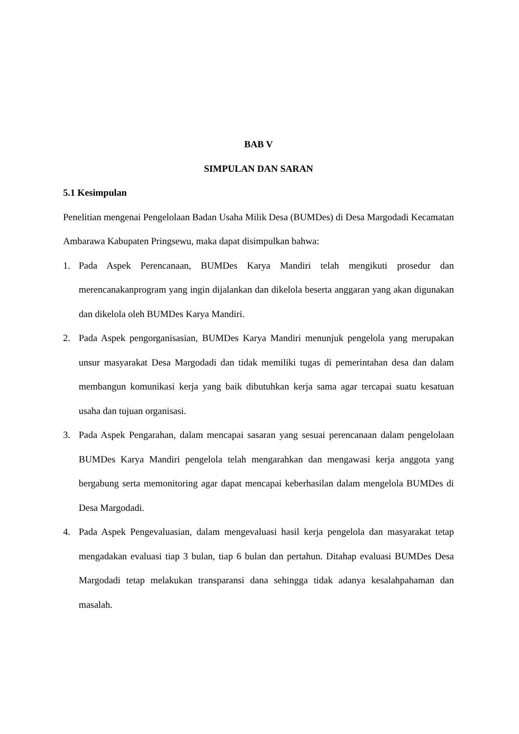BAB V
SIMPULAN DAN SARAN
5.1 Kesimpulan
Penelitian mengenai Pengelolaan Badan Usaha Milik Desa (BUMDes) di Desa Margodadi Kecamatan Ambarawa Kabupaten Pringsewu, maka dapat disimpulkan bahwa:
1. Pada Aspek Perencanaan, BUMDes Karya Mandiri telah mengikuti prosedur dan merencanakanprogram yang ingin dijalankan dan dikelola beserta anggaran yang akan digunakan dan dikelola oleh BUMDes Karya Mandiri.
2. Pada Aspek pengorganisasian, BUMDes Karya Mandiri menunjuk pengelola yang merupakan unsur masyarakat Desa Margodadi dan tidak memiliki tugas di pemerintahan desa dan dalam membangun komunikasi kerja yang baik dibutuhkan kerja sama agar tercapai suatu kesatuan usaha dan tujuan organisasi.
3. Pada Aspek Pengarahan, dalam mencapai sasaran yang sesuai perencanaan dalam pengelolaan BUMDes Karya Mandiri pengelola telah mengarahkan dan mengawasi kerja anggota yang bergabung serta memonitoring agar dapat mencapai keberhasilan dalam mengelola BUMDes di Desa Margodadi.
4. Pada Aspek Pengevaluasian, dalam mengevaluasi hasil kerja pengelola dan masyarakat tetap mengadakan evaluasi tiap 3 bulan, tiap 6 bulan dan pertahun. Ditahap evaluasi BUMDes Desa Margodadi tetap melakukan transparansi dana sehingga tidak adanya kesalahpahaman dan masalah.